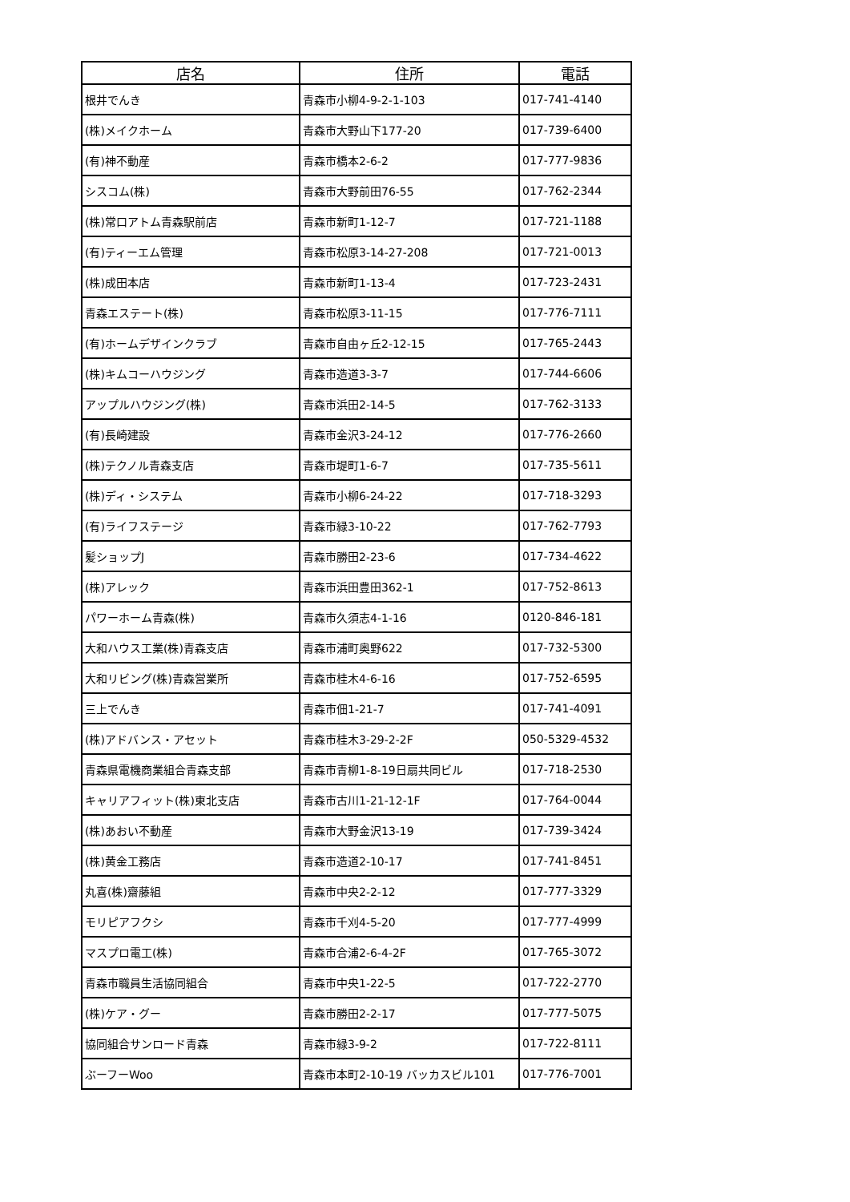| 店名 | 住所 | 電話 |
| --- | --- | --- |
| 根井でんき | 青森市小柳4-9-2-1-103 | 017-741-4140 |
| (株)メイクホーム | 青森市大野山下177-20 | 017-739-6400 |
| (有)神不動産 | 青森市橋本2-6-2 | 017-777-9836 |
| シスコム(株) | 青森市大野前田76-55 | 017-762-2344 |
| (株)常口アトム青森駅前店 | 青森市新町1-12-7 | 017-721-1188 |
| (有)ティーエム管理 | 青森市松原3-14-27-208 | 017-721-0013 |
| (株)成田本店 | 青森市新町1-13-4 | 017-723-2431 |
| 青森エステート(株) | 青森市松原3-11-15 | 017-776-7111 |
| (有)ホームデザインクラブ | 青森市自由ヶ丘2-12-15 | 017-765-2443 |
| (株)キムコーハウジング | 青森市造道3-3-7 | 017-744-6606 |
| アップルハウジング(株) | 青森市浜田2-14-5 | 017-762-3133 |
| (有)長崎建設 | 青森市金沢3-24-12 | 017-776-2660 |
| (株)テクノル青森支店 | 青森市堤町1-6-7 | 017-735-5611 |
| (株)ディ・システム | 青森市小柳6-24-22 | 017-718-3293 |
| (有)ライフステージ | 青森市緑3-10-22 | 017-762-7793 |
| 髪ショップJ | 青森市勝田2-23-6 | 017-734-4622 |
| (株)アレック | 青森市浜田豊田362-1 | 017-752-8613 |
| パワーホーム青森(株) | 青森市久須志4-1-16 | 0120-846-181 |
| 大和ハウス工業(株)青森支店 | 青森市浦町奥野622 | 017-732-5300 |
| 大和リビング(株)青森営業所 | 青森市桂木4-6-16 | 017-752-6595 |
| 三上でんき | 青森市佃1-21-7 | 017-741-4091 |
| (株)アドバンス・アセット | 青森市桂木3-29-2-2F | 050-5329-4532 |
| 青森県電機商業組合青森支部 | 青森市青柳1-8-19日扇共同ビル | 017-718-2530 |
| キャリアフィット(株)東北支店 | 青森市古川1-21-12-1F | 017-764-0044 |
| (株)あおい不動産 | 青森市大野金沢13-19 | 017-739-3424 |
| (株)黄金工務店 | 青森市造道2-10-17 | 017-741-8451 |
| 丸喜(株)齋藤組 | 青森市中央2-2-12 | 017-777-3329 |
| モリピアフクシ | 青森市千刈4-5-20 | 017-777-4999 |
| マスプロ電工(株) | 青森市合浦2-6-4-2F | 017-765-3072 |
| 青森市職員生活協同組合 | 青森市中央1-22-5 | 017-722-2770 |
| (株)ケア・グー | 青森市勝田2-2-17 | 017-777-5075 |
| 協同組合サンロード青森 | 青森市緑3-9-2 | 017-722-8111 |
| ぶーフーWoo | 青森市本町2-10-19 バッカスビル101 | 017-776-7001 |